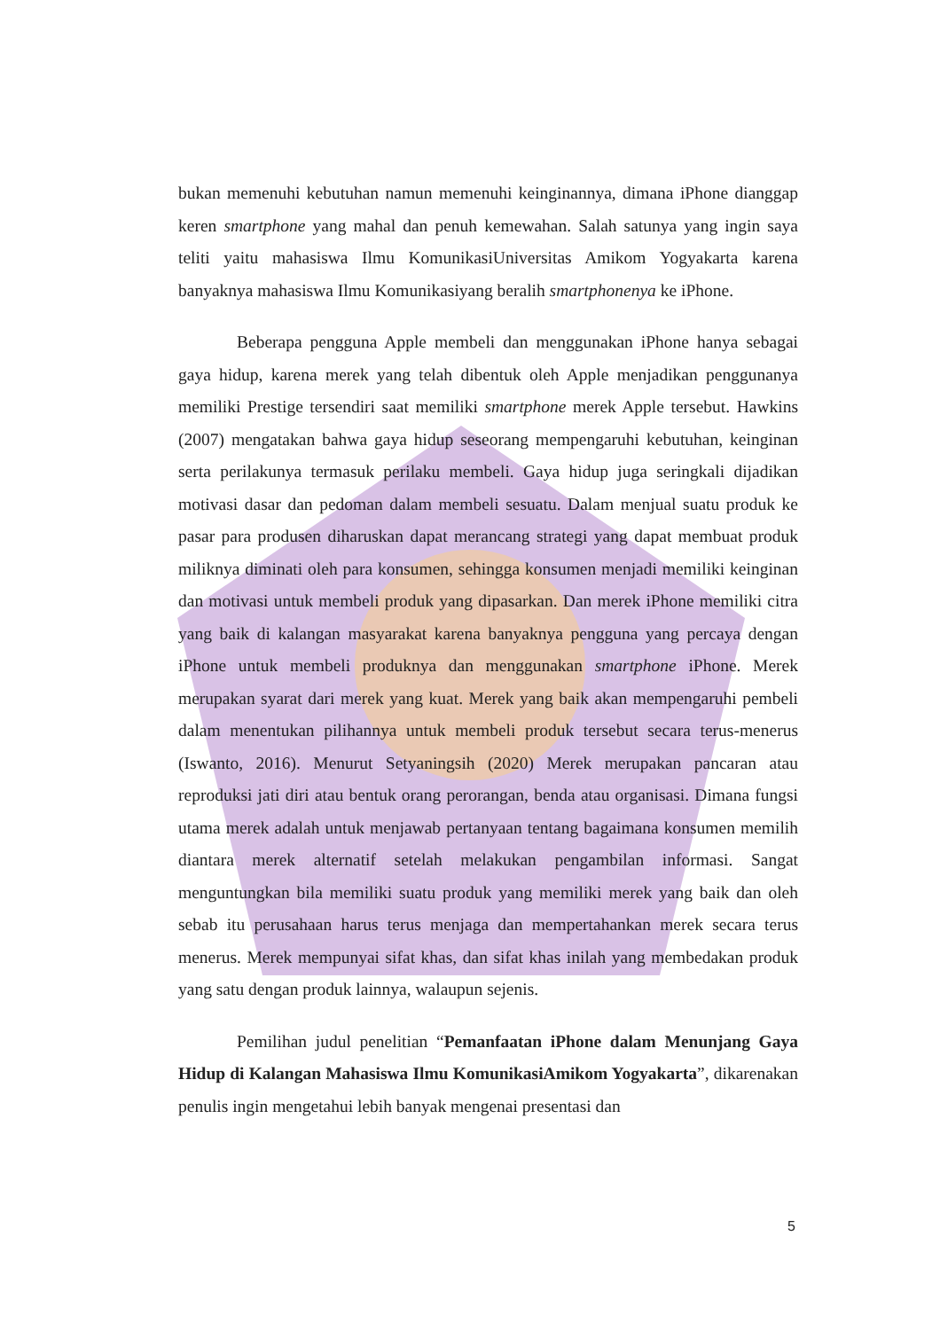bukan memenuhi kebutuhan namun memenuhi keinginannya, dimana iPhone dianggap keren smartphone yang mahal dan penuh kemewahan. Salah satunya yang ingin saya teliti yaitu mahasiswa Ilmu KomunikasiUniversitas Amikom Yogyakarta karena banyaknya mahasiswa Ilmu Komunikasiyang beralih smartphonenya ke iPhone.
Beberapa pengguna Apple membeli dan menggunakan iPhone hanya sebagai gaya hidup, karena merek yang telah dibentuk oleh Apple menjadikan penggunanya memiliki Prestige tersendiri saat memiliki smartphone merek Apple tersebut. Hawkins (2007) mengatakan bahwa gaya hidup seseorang mempengaruhi kebutuhan, keinginan serta perilakunya termasuk perilaku membeli. Gaya hidup juga seringkali dijadikan motivasi dasar dan pedoman dalam membeli sesuatu. Dalam menjual suatu produk ke pasar para produsen diharuskan dapat merancang strategi yang dapat membuat produk miliknya diminati oleh para konsumen, sehingga konsumen menjadi memiliki keinginan dan motivasi untuk membeli produk yang dipasarkan. Dan merek iPhone memiliki citra yang baik di kalangan masyarakat karena banyaknya pengguna yang percaya dengan iPhone untuk membeli produknya dan menggunakan smartphone iPhone. Merek merupakan syarat dari merek yang kuat. Merek yang baik akan mempengaruhi pembeli dalam menentukan pilihannya untuk membeli produk tersebut secara terus-menerus (Iswanto, 2016). Menurut Setyaningsih (2020) Merek merupakan pancaran atau reproduksi jati diri atau bentuk orang perorangan, benda atau organisasi. Dimana fungsi utama merek adalah untuk menjawab pertanyaan tentang bagaimana konsumen memilih diantara merek alternatif setelah melakukan pengambilan informasi. Sangat menguntungkan bila memiliki suatu produk yang memiliki merek yang baik dan oleh sebab itu perusahaan harus terus menjaga dan mempertahankan merek secara terus menerus. Merek mempunyai sifat khas, dan sifat khas inilah yang membedakan produk yang satu dengan produk lainnya, walaupun sejenis.
Pemilihan judul penelitian “Pemanfaatan iPhone dalam Menunjang Gaya Hidup di Kalangan Mahasiswa Ilmu KomunikasiAmikom Yogyakarta”, dikarenakan penulis ingin mengetahui lebih banyak mengenai presentasi dan
5